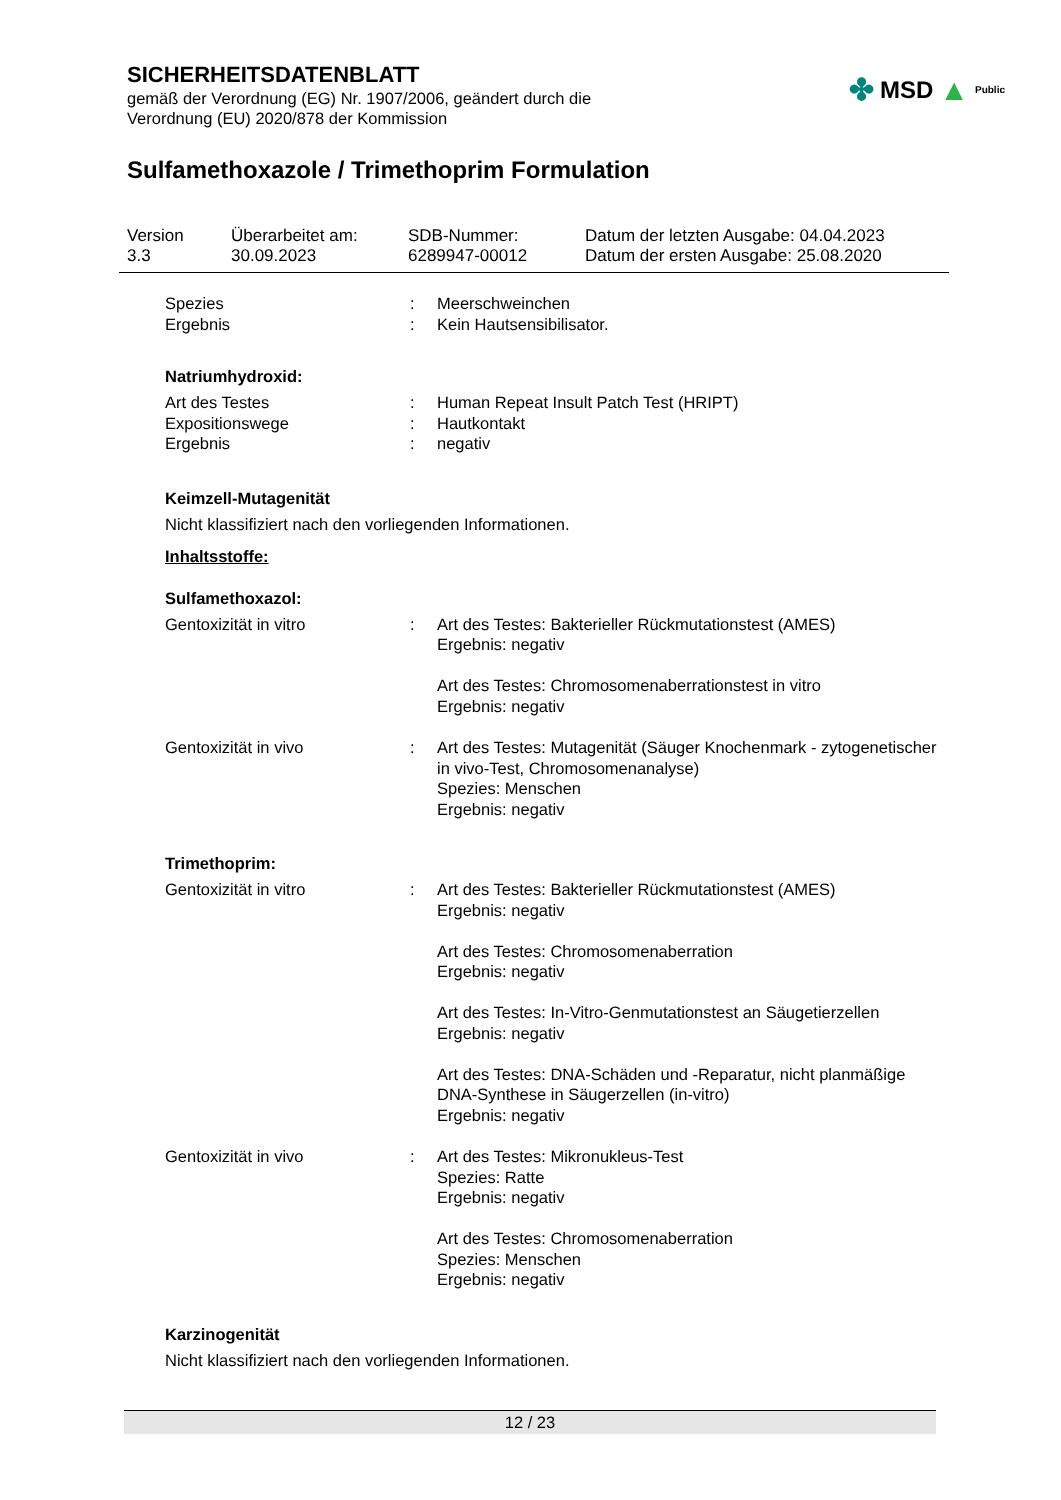SICHERHEITSDATENBLATT
gemäß der Verordnung (EG) Nr. 1907/2006, geändert durch die
Verordnung (EU) 2020/878 der Kommission
✤ MSD ▲ Public
Sulfamethoxazole / Trimethoprim Formulation
Version
3.3
Überarbeitet am:
30.09.2023
SDB-Nummer:
6289947-00012
Datum der letzten Ausgabe: 04.04.2023
Datum der ersten Ausgabe: 25.08.2020
| Spezies | : | Meerschweinchen |
| Ergebnis | : | Kein Hautsensibilisator. |
Natriumhydroxid:
| Art des Testes | : | Human Repeat Insult Patch Test (HRIPT) |
| Expositionswege | : | Hautkontakt |
| Ergebnis | : | negativ |
Keimzell-Mutagenität
Nicht klassifiziert nach den vorliegenden Informationen.
Inhaltsstoffe:
Sulfamethoxazol:
| Gentoxizität in vitro | : | Art des Testes: Bakterieller Rückmutationstest (AMES) Ergebnis: negativ Art des Testes: Chromosomenaberrationstest in vitro Ergebnis: negativ |
| Gentoxizität in vivo | : | Art des Testes: Mutagenität (Säuger Knochenmark - zytogenetischer in vivo-Test, Chromosomenanalyse) Spezies: Menschen Ergebnis: negativ |
Trimethoprim:
| Gentoxizität in vitro | : | Art des Testes: Bakterieller Rückmutationstest (AMES) Ergebnis: negativ Art des Testes: Chromosomenaberration Ergebnis: negativ Art des Testes: In-Vitro-Genmutationstest an Säugetierzellen Ergebnis: negativ Art des Testes: DNA-Schäden und -Reparatur, nicht planmäßige DNA-Synthese in Säugerzellen (in-vitro) Ergebnis: negativ |
| Gentoxizität in vivo | : | Art des Testes: Mikronukleus-Test Spezies: Ratte Ergebnis: negativ Art des Testes: Chromosomenaberration Spezies: Menschen Ergebnis: negativ |
Karzinogenität
Nicht klassifiziert nach den vorliegenden Informationen.
12 / 23